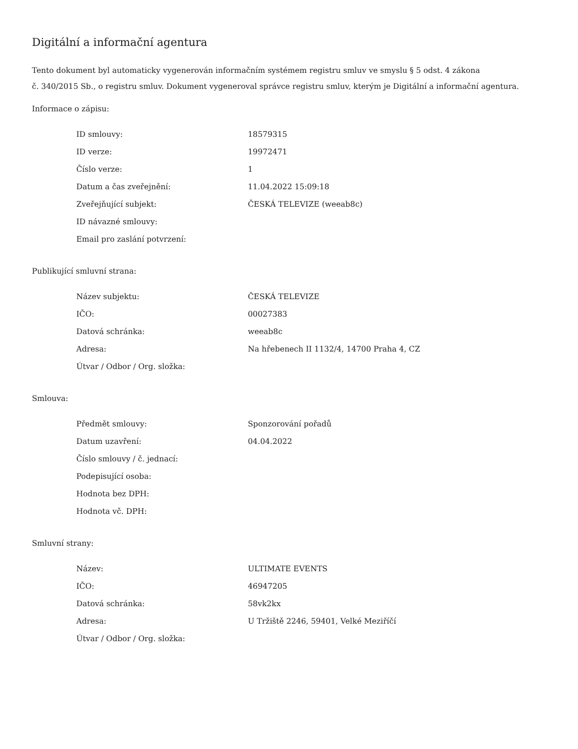Digitální a informační agentura
Tento dokument byl automaticky vygenerován informačním systémem registru smluv ve smyslu § 5 odst. 4 zákona
č. 340/2015 Sb., o registru smluv. Dokument vygeneroval správce registru smluv, kterým je Digitální a informační agentura.
Informace o zápisu:
| ID smlouvy: | 18579315 |
| ID verze: | 19972471 |
| Číslo verze: | 1 |
| Datum a čas zveřejnění: | 11.04.2022 15:09:18 |
| Zveřejňující subjekt: | ČESKÁ TELEVIZE (weeab8c) |
| ID návazné smlouvy: | |
| Email pro zaslání potvrzení: | |
Publikující smluvní strana:
| Název subjektu: | ČESKÁ TELEVIZE |
| IČO: | 00027383 |
| Datová schránka: | weeab8c |
| Adresa: | Na hřebenech II 1132/4, 14700 Praha 4, CZ |
| Útvar / Odbor / Org. složka: | |
Smlouva:
| Předmět smlouvy: | Sponzorování pořadů |
| Datum uzavření: | 04.04.2022 |
| Číslo smlouvy / č. jednací: | |
| Podepisující osoba: | |
| Hodnota bez DPH: | |
| Hodnota vč. DPH: | |
Smluvní strany:
| Název: | ULTIMATE EVENTS |
| IČO: | 46947205 |
| Datová schránka: | 58vk2kx |
| Adresa: | U Tržiště 2246, 59401, Velké Meziříčí |
| Útvar / Odbor / Org. složka: | |